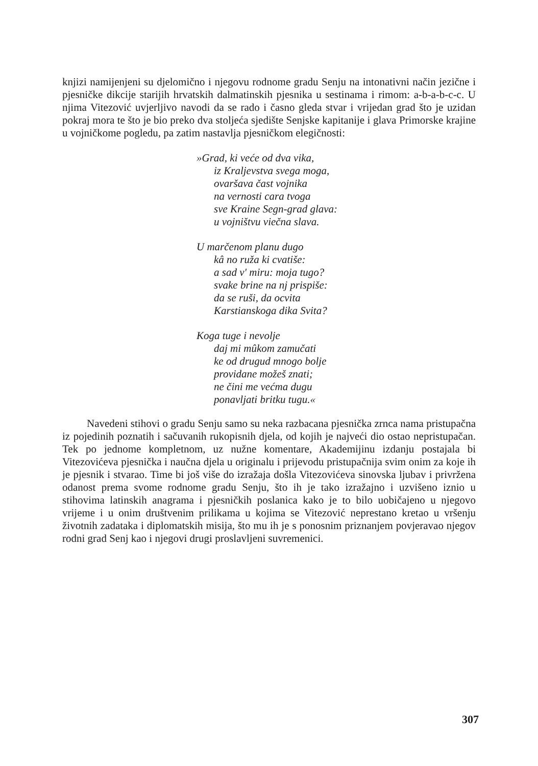knjizi namijenjeni su djelomično i njegovu rodnome gradu Senju na intonativni način jezične i pjesničke dikcije starijih hrvatskih dalmatinskih pjesnika u sestinama i rimom: a-b-a-b-c-c. U njima Vitezović uvjerljivo navodi da se rado i časno gleda stvar i vrijedan grad što je uzidan pokraj mora te što je bio preko dva stoljeća sjedište Senjske kapitanije i glava Primorske krajine u vojničkome pogledu, pa zatim nastavlja pjesničkom elegičnosti:
»Grad, ki veće od dva vika,
iz Kraljevstva svega moga,
ovaršava čast vojnika
na vernosti cara tvoga
sve Kraine Segn-grad glava:
u vojništvu viečna slava.
U marčenom planu dugo
kâ no ruža ki cvatiše:
a sad v' miru: moja tugo?
svake brine na nj prispiše:
da se ruši, da ocvita
Karstianskoga dika Svita?
Koga tuge i nevolje
daj mi mûkom zamučati
ke od drugud mnogo bolje
providane možeš znati;
ne čini me većma dugu
ponavljati britku tugu.«
Navedeni stihovi o gradu Senju samo su neka razbacana pjesnička zrnca nama pristupačna iz pojedinih poznatih i sačuvanih rukopisnih djela, od kojih je najveći dio ostao nepristupačan. Tek po jednome kompletnom, uz nužne komentare, Akademijinu izdanju postajala bi Vitezovićeva pjesnička i naučna djela u originalu i prijevodu pristupačnija svim onim za koje ih je pjesnik i stvarao. Time bi još više do izražaja došla Vitezovićeva sinovska ljubav i privržena odanost prema svome rodnome gradu Senju, što ih je tako izražajno i uzvišeno iznio u stihovima latinskih anagrama i pjesničkih poslanica kako je to bilo uobičajeno u njegovo vrijeme i u onim društvenim prilikama u kojima se Vitezović neprestano kretao u vršenju životnih zadataka i diplomatskih misija, što mu ih je s ponosnim priznanjem povjeravao njegov rodni grad Senj kao i njegovi drugi proslavljeni suvremenici.
307